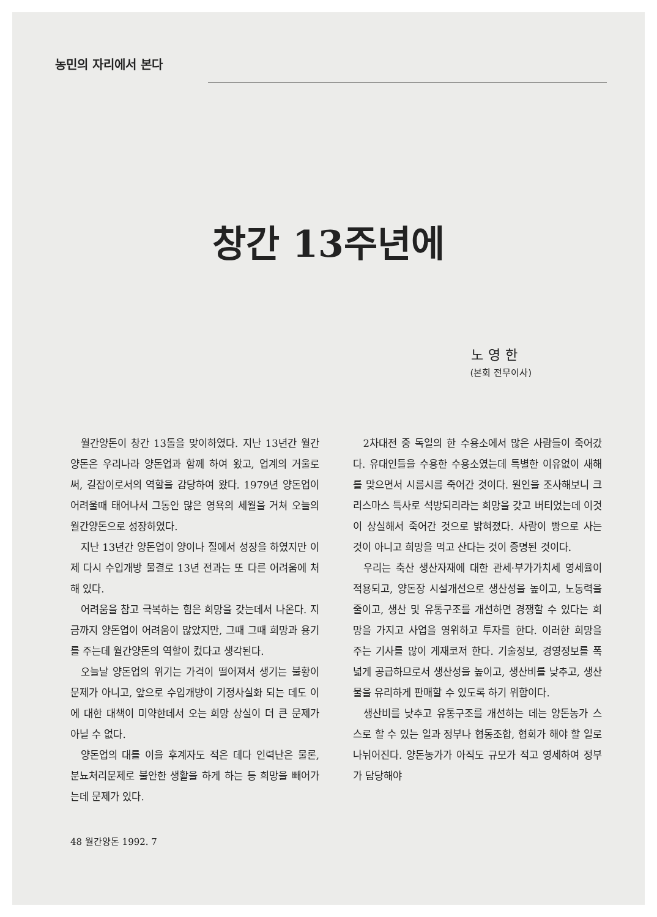농민의 자리에서 본다
창간 13주년에
노영한
(본회 전무이사)
월간양돈이 창간 13돌을 맞이하였다. 지난 13년간 월간양돈은 우리나라 양돈업과 함께 하여 왔고, 업계의 거울로써, 길잡이로서의 역할을 감당하여 왔다. 1979년 양돈업이 어려울때 태어나서 그동안 많은 영욕의 세월을 거쳐 오늘의 월간양돈으로 성장하였다.
지난 13년간 양돈업이 양이나 질에서 성장을 하였지만 이제 다시 수입개방 물결로 13년 전과는 또 다른 어려움에 처해 있다.
어려움을 참고 극복하는 힘은 희망을 갖는데서 나온다. 지금까지 양돈업이 어려움이 많았지만, 그때 그때 희망과 용기를 주는데 월간양돈의 역할이 컸다고 생각된다.
오늘날 양돈업의 위기는 가격이 떨어져서 생기는 불황이 문제가 아니고, 앞으로 수입개방이 기정사실화 되는 데도 이에 대한 대책이 미약한데서 오는 희망 상실이 더 큰 문제가 아닐 수 없다.
양돈업의 대를 이을 후계자도 적은 데다 인력난은 물론, 분뇨처리문제로 불안한 생활을 하게 하는 등 희망을 빼어가는데 문제가 있다.
2차대전 중 독일의 한 수용소에서 많은 사람들이 죽어갔다. 유대인들을 수용한 수용소였는데 특별한 이유없이 새해를 맞으면서 시름시름 죽어간 것이다. 원인을 조사해보니 크리스마스 특사로 석방되리라는 희망을 갖고 버티었는데 이것이 상실해서 죽어간 것으로 밝혀졌다. 사람이 빵으로 사는 것이 아니고 희망을 먹고 산다는 것이 증명된 것이다.
우리는 축산 생산자재에 대한 관세·부가가치세 영세율이 적용되고, 양돈장 시설개선으로 생산성을 높이고, 노동력을 줄이고, 생산 및 유통구조를 개선하면 경쟁할 수 있다는 희망을 가지고 사업을 영위하고 투자를 한다. 이러한 희망을 주는 기사를 많이 게재코저 한다. 기술정보, 경영정보를 폭넓게 공급하므로서 생산성을 높이고, 생산비를 낮추고, 생산물을 유리하게 판매할 수 있도록 하기 위함이다.
생산비를 낮추고 유통구조를 개선하는 데는 양돈농가 스스로 할 수 있는 일과 정부나 협동조합, 협회가 해야 할 일로 나뉘어진다. 양돈농가가 아직도 규모가 적고 영세하여 정부가 담당해야
48 월간양돈 1992. 7